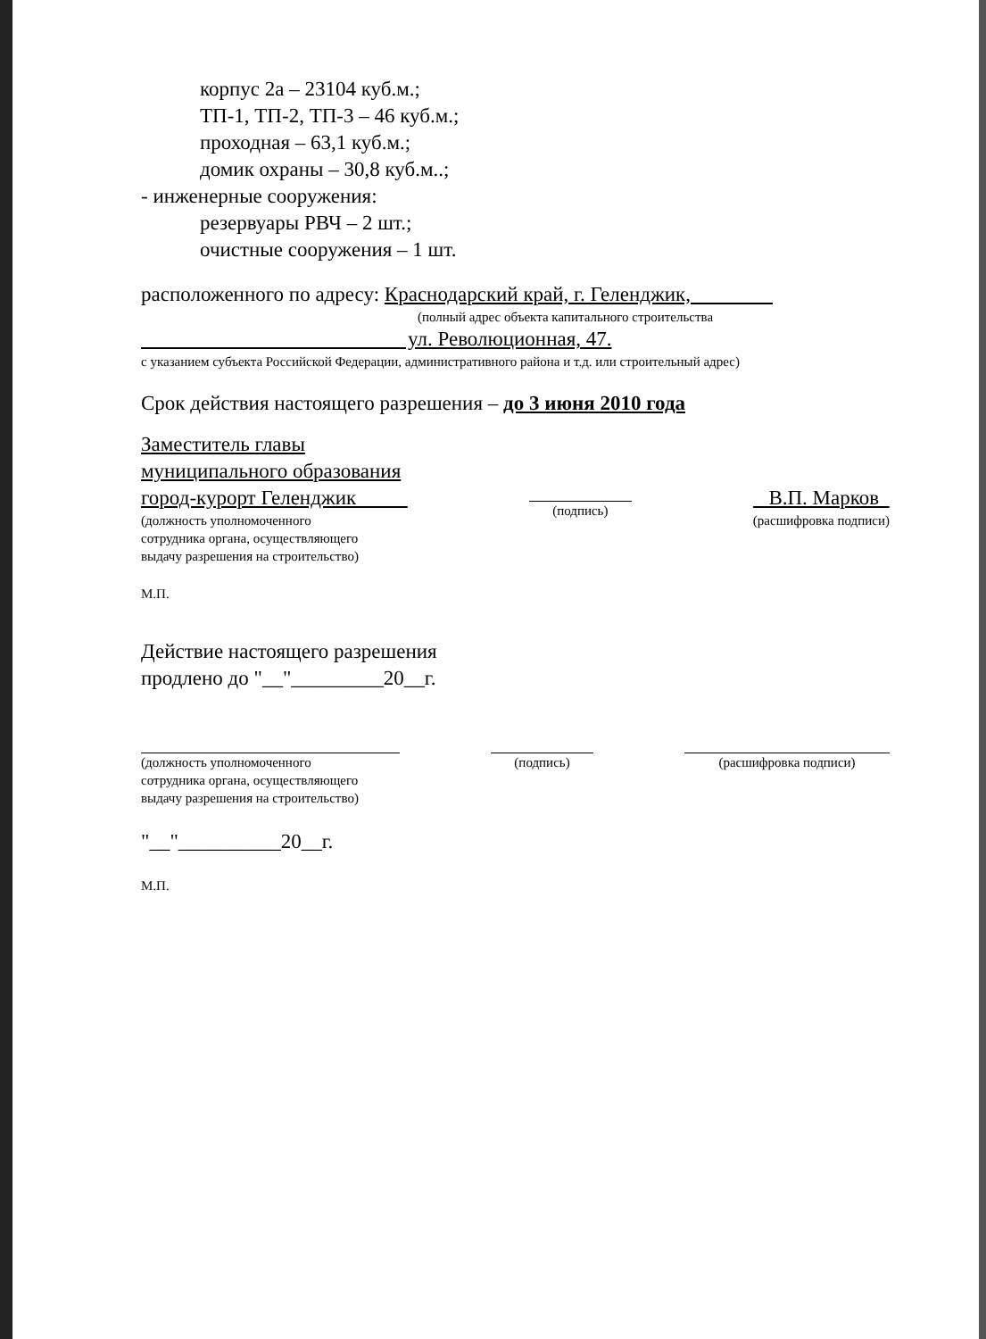корпус 2а – 23104 куб.м.;
ТП-1, ТП-2, ТП-3 – 46 куб.м.;
проходная – 63,1 куб.м.;
домик охраны – 30,8 куб.м..;
- инженерные сооружения:
резервуары РВЧ – 2 шт.;
очистные сооружения – 1 шт.
расположенного по адресу: Краснодарский край, г. Геленджик,
(полный адрес объекта капитального строительства
ул. Революционная, 47.
с указанием субъекта Российской Федерации, административного района и т.д. или строительный адрес)
Срок действия настоящего разрешения – до 3 июня 2010 года
Заместитель главы
муниципального образования
город-курорт Геленджик
(должность уполномоченного
сотрудника органа, осуществляющего
выдачу разрешения на строительство)
(подпись)
В.П. Марков
(расшифровка подписи)
М.П.
Действие настоящего разрешения
продлено до "__"_________20__г.
(должность уполномоченного
сотрудника органа, осуществляющего
выдачу разрешения на строительство)
(подпись) (расшифровка подписи)
"__"__________20__г.
М.П.